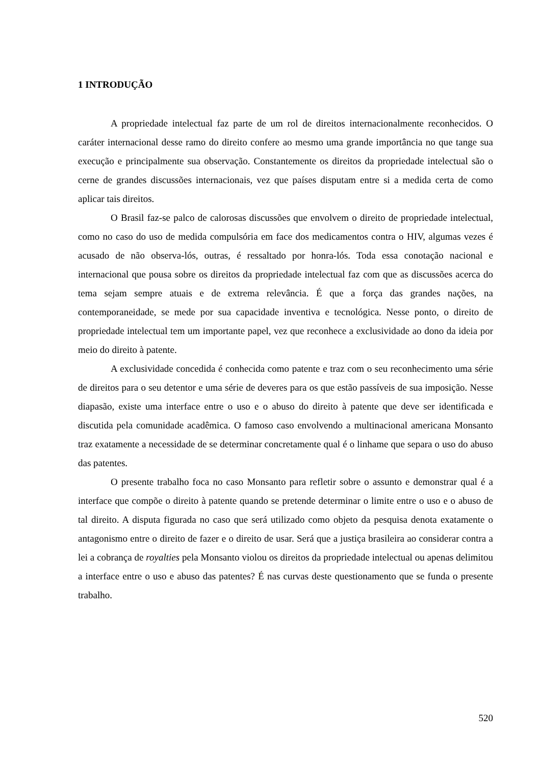1 INTRODUÇÃO
A propriedade intelectual faz parte de um rol de direitos internacionalmente reconhecidos. O caráter internacional desse ramo do direito confere ao mesmo uma grande importância no que tange sua execução e principalmente sua observação. Constantemente os direitos da propriedade intelectual são o cerne de grandes discussões internacionais, vez que países disputam entre si a medida certa de como aplicar tais direitos.
O Brasil faz-se palco de calorosas discussões que envolvem o direito de propriedade intelectual, como no caso do uso de medida compulsória em face dos medicamentos contra o HIV, algumas vezes é acusado de não observa-lós, outras, é ressaltado por honra-lós. Toda essa conotação nacional e internacional que pousa sobre os direitos da propriedade intelectual faz com que as discussões acerca do tema sejam sempre atuais e de extrema relevância. É que a força das grandes nações, na contemporaneidade, se mede por sua capacidade inventiva e tecnológica. Nesse ponto, o direito de propriedade intelectual tem um importante papel, vez que reconhece a exclusividade ao dono da ideia por meio do direito à patente.
A exclusividade concedida é conhecida como patente e traz com o seu reconhecimento uma série de direitos para o seu detentor e uma série de deveres para os que estão passíveis de sua imposição. Nesse diapasão, existe uma interface entre o uso e o abuso do direito à patente que deve ser identificada e discutida pela comunidade acadêmica. O famoso caso envolvendo a multinacional americana Monsanto traz exatamente a necessidade de se determinar concretamente qual é o linhame que separa o uso do abuso das patentes.
O presente trabalho foca no caso Monsanto para refletir sobre o assunto e demonstrar qual é a interface que compõe o direito à patente quando se pretende determinar o limite entre o uso e o abuso de tal direito. A disputa figurada no caso que será utilizado como objeto da pesquisa denota exatamente o antagonismo entre o direito de fazer e o direito de usar. Será que a justiça brasileira ao considerar contra a lei a cobrança de royalties pela Monsanto violou os direitos da propriedade intelectual ou apenas delimitou a interface entre o uso e abuso das patentes? É nas curvas deste questionamento que se funda o presente trabalho.
520